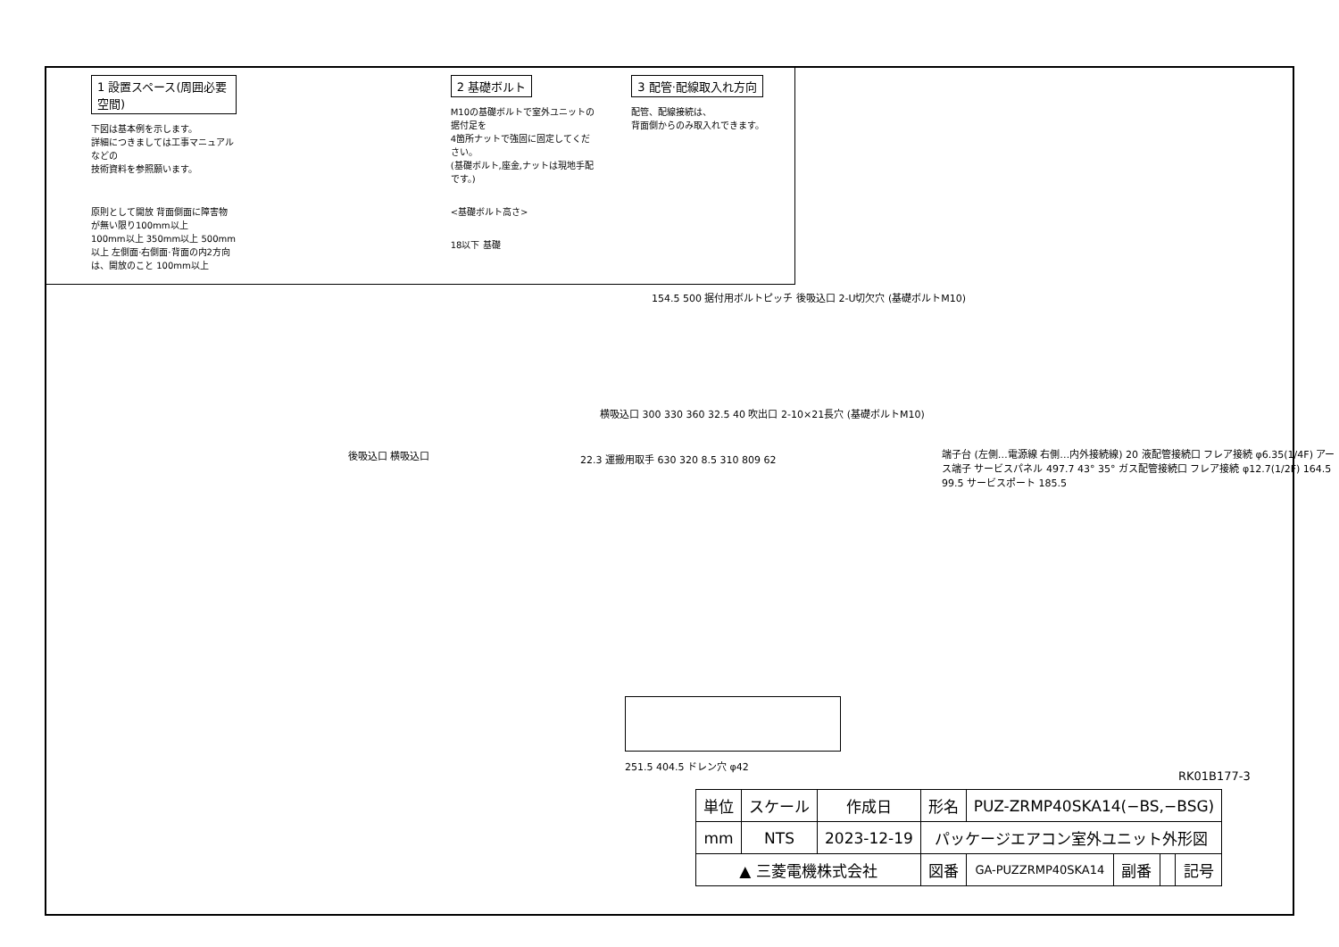1 設置スペース(周囲必要空間)
下図は基本例を示します。
詳細につきましては工事マニュアルなどの
技術資料を参照願います。
原則として開放 背面側面に障害物が無い限り100mm以上
100mm以上 350mm以上 500mm以上 左側面·右側面·背面の内2方向は、開放のこと 100mm以上
2 基礎ボルト
M10の基礎ボルトで室外ユニットの据付足を
4箇所ナットで強固に固定してください。
(基礎ボルト,座金,ナットは現地手配です。)
<基礎ボルト高さ>
18以下 基礎
3 配管·配線取入れ方向
配管、配線接続は、
背面側からのみ取入れできます。
154.5 500 据付用ボルトピッチ 後吸込口 2-U切欠穴 (基礎ボルトM10)
横吸込口 300 330 360 32.5 40 吹出口 2-10×21長穴 (基礎ボルトM10)
後吸込口 横吸込口
22.3 運搬用取手 630 320 8.5 310 809 62
端子台 (左側…電源線 右側…内外接続線) 20 液配管接続口 フレア接続 φ6.35(1/4F) アース端子 サービスパネル 497.7 43° 35° ガス配管接続口 フレア接続 φ12.7(1/2F) 164.5 99.5 サービスポート 185.5
251.5 404.5 ドレン穴 φ42
RK01B177-3
| 単位 | スケール | 作成日 | 形名 | PUZ-ZRMP40SKA14(−BS,−BSG) | | | |
| mm | NTS | 2023-12-19 | パッケージエアコン室外ユニット外形図 | | | | |
| ▲ 三菱電機株式会社 | | | 図番 | GA-PUZZRMP40SKA14 | 副番 | | 記号 |